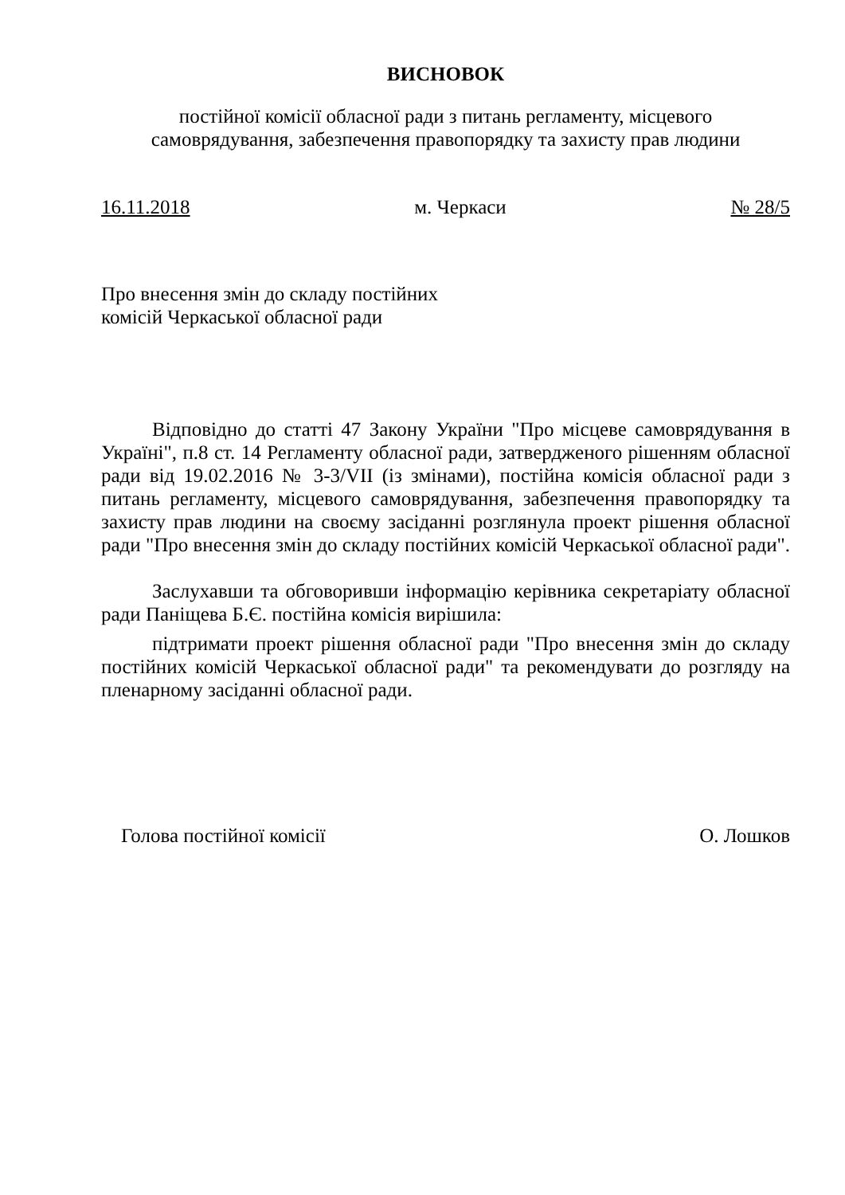ВИСНОВОК
постійної комісії обласної ради з питань регламенту, місцевого
самоврядування, забезпечення правопорядку та захисту прав людини
16.11.2018 м. Черкаси № 28/5
Про внесення змін до складу постійних
комісій Черкаської обласної ради
Відповідно до статті 47 Закону України "Про місцеве самоврядування в Україні", п.8 ст. 14 Регламенту обласної ради, затвердженого рішенням обласної ради від 19.02.2016 № 3-3/VII (із змінами), постійна комісія обласної ради з питань регламенту, місцевого самоврядування, забезпечення правопорядку та захисту прав людини на своєму засіданні розглянула проект рішення обласної ради "Про внесення змін до складу постійних комісій Черкаської обласної ради".
Заслухавши та обговоривши інформацію керівника секретаріату обласної ради Паніщева Б.Є. постійна комісія вирішила:
підтримати проект рішення обласної ради "Про внесення змін до складу постійних комісій Черкаської обласної ради" та рекомендувати до розгляду на пленарному засіданні обласної ради.
Голова постійної комісії О. Лошков